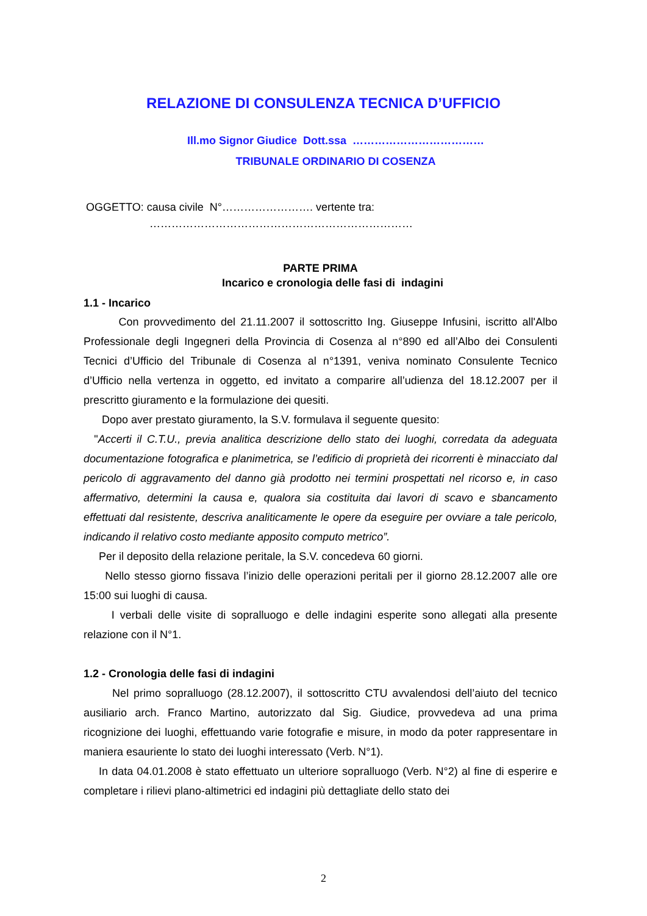RELAZIONE DI CONSULENZA TECNICA D’UFFICIO
Ill.mo Signor Giudice Dott.ssa ………………………………
TRIBUNALE ORDINARIO DI COSENZA
OGGETTO: causa civile N°……………………. vertente tra:
………………………………………………………………
PARTE PRIMA
Incarico e cronologia delle fasi di indagini
1.1 - Incarico
Con provvedimento del 21.11.2007 il sottoscritto Ing. Giuseppe Infusini, iscritto all'Albo Professionale degli Ingegneri della Provincia di Cosenza al n°890 ed all’Albo dei Consulenti Tecnici d’Ufficio del Tribunale di Cosenza al n°1391, veniva nominato Consulente Tecnico d’Ufficio nella vertenza in oggetto, ed invitato a comparire all’udienza del 18.12.2007 per il prescritto giuramento e la formulazione dei quesiti.
Dopo aver prestato giuramento, la S.V. formulava il seguente quesito:
"Accerti il C.T.U., previa analitica descrizione dello stato dei luoghi, corredata da adeguata documentazione fotografica e planimetrica, se l’edificio di proprietà dei ricorrenti è minacciato dal pericolo di aggravamento del danno già prodotto nei termini prospettati nel ricorso e, in caso affermativo, determini la causa e, qualora sia costituita dai lavori di scavo e sbancamento effettuati dal resistente, descriva analiticamente le opere da eseguire per ovviare a tale pericolo, indicando il relativo costo mediante apposito computo metrico”.
Per il deposito della relazione peritale, la S.V. concedeva 60 giorni.
Nello stesso giorno fissava l’inizio delle operazioni peritali per il giorno 28.12.2007 alle ore 15:00 sui luoghi di causa.
I verbali delle visite di sopralluogo e delle indagini esperite sono allegati alla presente relazione con il N°1.
1.2 - Cronologia delle fasi di indagini
Nel primo sopralluogo (28.12.2007), il sottoscritto CTU avvalendosi dell’aiuto del tecnico ausiliario arch. Franco Martino, autorizzato dal Sig. Giudice, provvedeva ad una prima ricognizione dei luoghi, effettuando varie fotografie e misure, in modo da poter rappresentare in maniera esauriente lo stato dei luoghi interessato (Verb. N°1).
In data 04.01.2008 è stato effettuato un ulteriore sopralluogo (Verb. N°2) al fine di esperire e completare i rilievi plano-altimetrici ed indagini più dettagliate dello stato dei
2